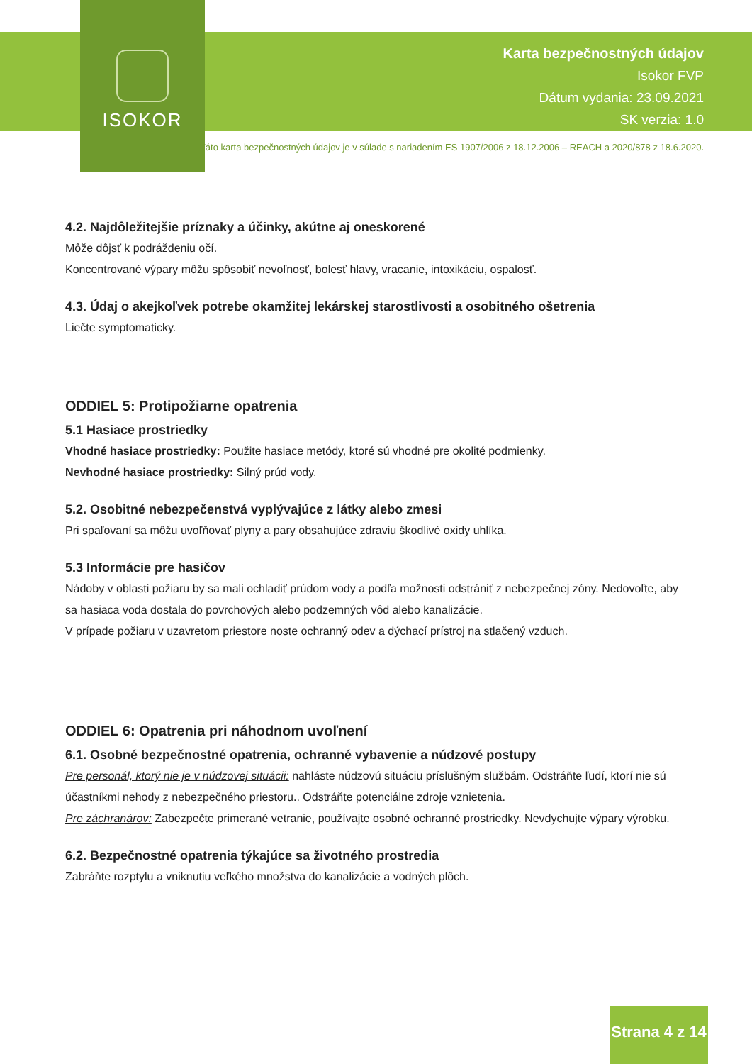ISOKOR
Karta bezpečnostných údajov
Isokor FVP
Dátum vydania: 23.09.2021
SK verzia: 1.0
Táto karta bezpečnostných údajov je v súlade s nariadením ES 1907/2006 z 18.12.2006 – REACH a 2020/878 z 18.6.2020.
4.2. Najdôležitejšie príznaky a účinky, akútne aj oneskorené
Môže dôjsť k podráždeniu očí.
Koncentrované výpary môžu spôsobiť nevoľnosť, bolesť hlavy, vracanie, intoxikáciu, ospalosť.
4.3. Údaj o akejkoľvek potrebe okamžitej lekárskej starostlivosti a osobitného ošetrenia
Liečte symptomaticky.
ODDIEL 5: Protipožiarne opatrenia
5.1 Hasiace prostriedky
Vhodné hasiace prostriedky: Použite hasiace metódy, ktoré sú vhodné pre okolité podmienky.
Nevhodné hasiace prostriedky: Silný prúd vody.
5.2. Osobitné nebezpečenstvá vyplývajúce z látky alebo zmesi
Pri spaľovaní sa môžu uvoľňovať plyny a pary obsahujúce zdraviu škodlivé oxidy uhlíka.
5.3 Informácie pre hasičov
Nádoby v oblasti požiaru by sa mali ochladiť prúdom vody a podľa možnosti odstrániť z nebezpečnej zóny. Nedovoľte, aby sa hasiaca voda dostala do povrchových alebo podzemných vôd alebo kanalizácie.
V prípade požiaru v uzavretom priestore noste ochranný odev a dýchací prístroj na stlačený vzduch.
ODDIEL 6: Opatrenia pri náhodnom uvoľnení
6.1. Osobné bezpečnostné opatrenia, ochranné vybavenie a núdzové postupy
Pre personál, ktorý nie je v núdzovej situácii: nahláste núdzovú situáciu príslušným službám. Odstráňte ľudí, ktorí nie sú účastníkmi nehody z nebezpečného priestoru.. Odstráňte potenciálne zdroje vznietenia.
Pre záchranárov: Zabezpečte primerané vetranie, používajte osobné ochranné prostriedky. Nevdychujte výpary výrobku.
6.2. Bezpečnostné opatrenia týkajúce sa životného prostredia
Zabráňte rozptylu a vniknutiu veľkého množstva do kanalizácie a vodných plôch.
Strana 4 z 14